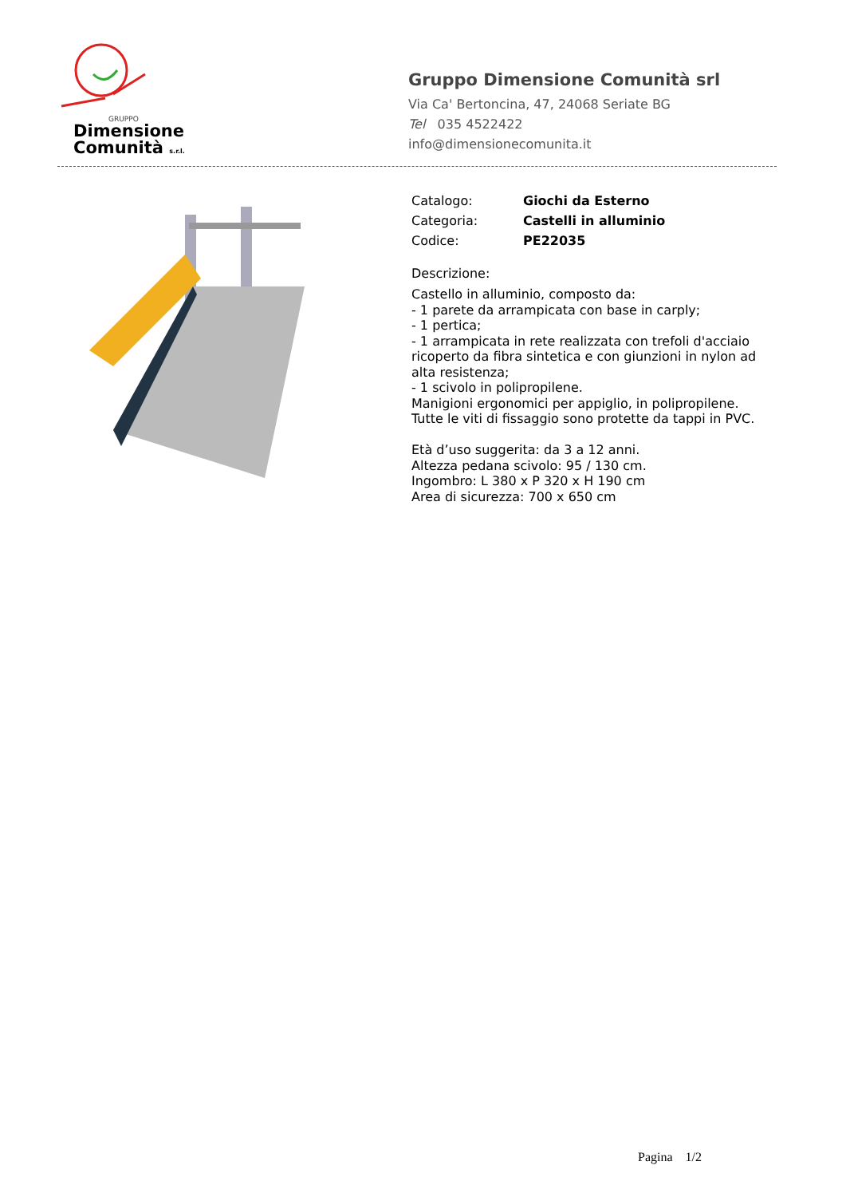GRUPPO
Dimensione
Comunità s.r.l.
Gruppo Dimensione Comunità srl
Via Ca' Bertoncina, 47, 24068 Seriate BG
Tel 035 4522422
info@dimensionecomunita.it
Catalogo: Giochi da Esterno
Categoria: Castelli in alluminio
Codice: PE22035
Descrizione:
Castello in alluminio, composto da:
- 1 parete da arrampicata con base in carply;
- 1 pertica;
- 1 arrampicata in rete realizzata con trefoli d'acciaio ricoperto da fibra sintetica e con giunzioni in nylon ad alta resistenza;
- 1 scivolo in polipropilene.
Manigioni ergonomici per appiglio, in polipropilene.
Tutte le viti di fissaggio sono protette da tappi in PVC.
Età d’uso suggerita: da 3 a 12 anni.
Altezza pedana scivolo: 95 / 130 cm.
Ingombro: L 380 x P 320 x H 190 cm
Area di sicurezza: 700 x 650 cm
Pagina 1/2